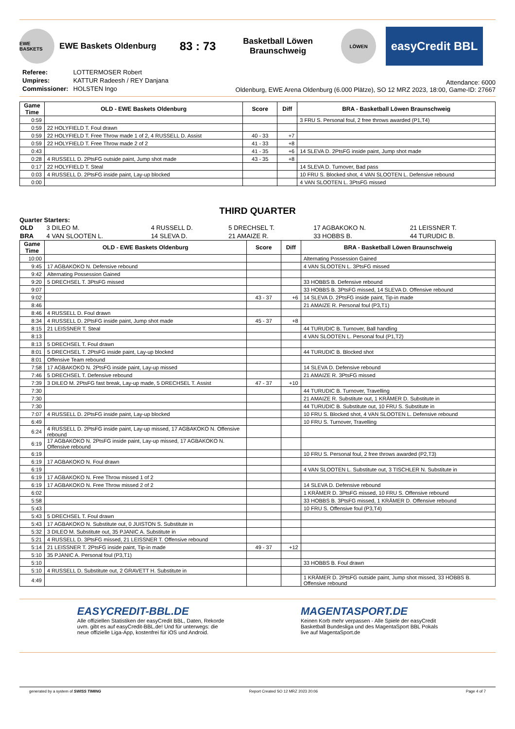EWE BASKETS
EWE Baskets Oldenburg
83 : 73
Basketball Löwen
Braunschweig
LÖWEN
easyCredit BBL
| Referee: | LOTTERMOSER Robert |
| Umpires: | KATTUR Radeesh / REY Danjana |
| Commissioner: | HOLSTEN Ingo |
Attendance: 6000
Oldenburg, EWE Arena Oldenburg (6.000 Plätze), SO 12 MRZ 2023, 18:00, Game-ID: 27667
| Game Time | OLD - EWE Baskets Oldenburg | Score | Diff | BRA - Basketball Löwen Braunschweig |
| --- | --- | --- | --- | --- |
| 0:59 | | | | 3 FRU S. Personal foul, 2 free throws awarded (P1,T4) |
| 0:59 | 22 HOLYFIELD T. Foul drawn | | | |
| 0:59 | 22 HOLYFIELD T. Free Throw made 1 of 2, 4 RUSSELL D. Assist | 40 - 33 | +7 | |
| 0:59 | 22 HOLYFIELD T. Free Throw made 2 of 2 | 41 - 33 | +8 | |
| 0:43 | | 41 - 35 | +6 | 14 SLEVA D. 2PtsFG inside paint, Jump shot made |
| 0:28 | 4 RUSSELL D. 2PtsFG outside paint, Jump shot made | 43 - 35 | +8 | |
| 0:17 | 22 HOLYFIELD T. Steal | | | 14 SLEVA D. Turnover, Bad pass |
| 0:03 | 4 RUSSELL D. 2PtsFG inside paint, Lay-up blocked | | | 10 FRU S. Blocked shot, 4 VAN SLOOTEN L. Defensive rebound |
| 0:00 | | | | 4 VAN SLOOTEN L. 3PtsFG missed |
THIRD QUARTER
Quarter Starters:
| OLD | 3 DILEO M. | 4 RUSSELL D. | 5 DRECHSEL T. | 17 AGBAKOKO N. | 21 LEISSNER T. |
| BRA | 4 VAN SLOOTEN L. | 14 SLEVA D. | 21 AMAIZE R. | 33 HOBBS B. | 44 TURUDIC B. |
| Game Time | OLD - EWE Baskets Oldenburg | Score | Diff | BRA - Basketball Löwen Braunschweig |
| --- | --- | --- | --- | --- |
| 10:00 | | | | Alternating Possession Gained |
| 9:45 | 17 AGBAKOKO N. Defensive rebound | | | 4 VAN SLOOTEN L. 3PtsFG missed |
| 9:42 | Alternating Possession Gained | | | |
| 9:20 | 5 DRECHSEL T. 3PtsFG missed | | | 33 HOBBS B. Defensive rebound |
| 9:07 | | | | 33 HOBBS B. 3PtsFG missed, 14 SLEVA D. Offensive rebound |
| 9:02 | | 43 - 37 | +6 | 14 SLEVA D. 2PtsFG inside paint, Tip-in made |
| 8:46 | | | | 21 AMAIZE R. Personal foul (P3,T1) |
| 8:46 | 4 RUSSELL D. Foul drawn | | | |
| 8:34 | 4 RUSSELL D. 2PtsFG inside paint, Jump shot made | 45 - 37 | +8 | |
| 8:15 | 21 LEISSNER T. Steal | | | 44 TURUDIC B. Turnover, Ball handling |
| 8:13 | | | | 4 VAN SLOOTEN L. Personal foul (P1,T2) |
| 8:13 | 5 DRECHSEL T. Foul drawn | | | |
| 8:01 | 5 DRECHSEL T. 2PtsFG inside paint, Lay-up blocked | | | 44 TURUDIC B. Blocked shot |
| 8:01 | Offensive Team rebound | | | |
| 7:58 | 17 AGBAKOKO N. 2PtsFG inside paint, Lay-up missed | | | 14 SLEVA D. Defensive rebound |
| 7:46 | 5 DRECHSEL T. Defensive rebound | | | 21 AMAIZE R. 3PtsFG missed |
| 7:39 | 3 DILEO M. 2PtsFG fast break, Lay-up made, 5 DRECHSEL T. Assist | 47 - 37 | +10 | |
| 7:30 | | | | 44 TURUDIC B. Turnover, Travelling |
| 7:30 | | | | 21 AMAIZE R. Substitute out, 1 KRÄMER D. Substitute in |
| 7:30 | | | | 44 TURUDIC B. Substitute out, 10 FRU S. Substitute in |
| 7:07 | 4 RUSSELL D. 2PtsFG inside paint, Lay-up blocked | | | 10 FRU S. Blocked shot, 4 VAN SLOOTEN L. Defensive rebound |
| 6:49 | | | | 10 FRU S. Turnover, Travelling |
| 6:24 | 4 RUSSELL D. 2PtsFG inside paint, Lay-up missed, 17 AGBAKOKO N. Offensive rebound | | | |
| 6:19 | 17 AGBAKOKO N. 2PtsFG inside paint, Lay-up missed, 17 AGBAKOKO N. Offensive rebound | | | |
| 6:19 | | | | 10 FRU S. Personal foul, 2 free throws awarded (P2,T3) |
| 6:19 | 17 AGBAKOKO N. Foul drawn | | | |
| 6:19 | | | | 4 VAN SLOOTEN L. Substitute out, 3 TISCHLER N. Substitute in |
| 6:19 | 17 AGBAKOKO N. Free Throw missed 1 of 2 | | | |
| 6:19 | 17 AGBAKOKO N. Free Throw missed 2 of 2 | | | 14 SLEVA D. Defensive rebound |
| 6:02 | | | | 1 KRÄMER D. 3PtsFG missed, 10 FRU S. Offensive rebound |
| 5:58 | | | | 33 HOBBS B. 3PtsFG missed, 1 KRÄMER D. Offensive rebound |
| 5:43 | | | | 10 FRU S. Offensive foul (P3,T4) |
| 5:43 | 5 DRECHSEL T. Foul drawn | | | |
| 5:43 | 17 AGBAKOKO N. Substitute out, 0 JUISTON S. Substitute in | | | |
| 5:32 | 3 DILEO M. Substitute out, 35 PJANIC A. Substitute in | | | |
| 5:21 | 4 RUSSELL D. 3PtsFG missed, 21 LEISSNER T. Offensive rebound | | | |
| 5:14 | 21 LEISSNER T. 2PtsFG inside paint, Tip-in made | 49 - 37 | +12 | |
| 5:10 | 35 PJANIC A. Personal foul (P3,T1) | | | |
| 5:10 | | | | 33 HOBBS B. Foul drawn |
| 5:10 | 4 RUSSELL D. Substitute out, 2 GRAVETT H. Substitute in | | | |
| 4:49 | | | | 1 KRÄMER D. 2PtsFG outside paint, Jump shot missed, 33 HOBBS B. Offensive rebound |
EASYCREDIT-BBL.DE
Alle offiziellen Statistiken der easyCredit BBL, Daten, Rekorde
uvm. gibt es auf easyCredit-BBL.de! Und für unterwegs: die
neue offizielle Liga-App, kostenfrei für iOS und Android.
MAGENTASPORT.DE
Keinen Korb mehr verpassen - Alle Spiele der easyCredit
Basketball Bundesliga und des MagentaSport BBL Pokals
live auf MagentaSport.de
generated by a system of SWISS TIMING Report Created SO 12 MRZ 2023 20:06 Page 4 of 7